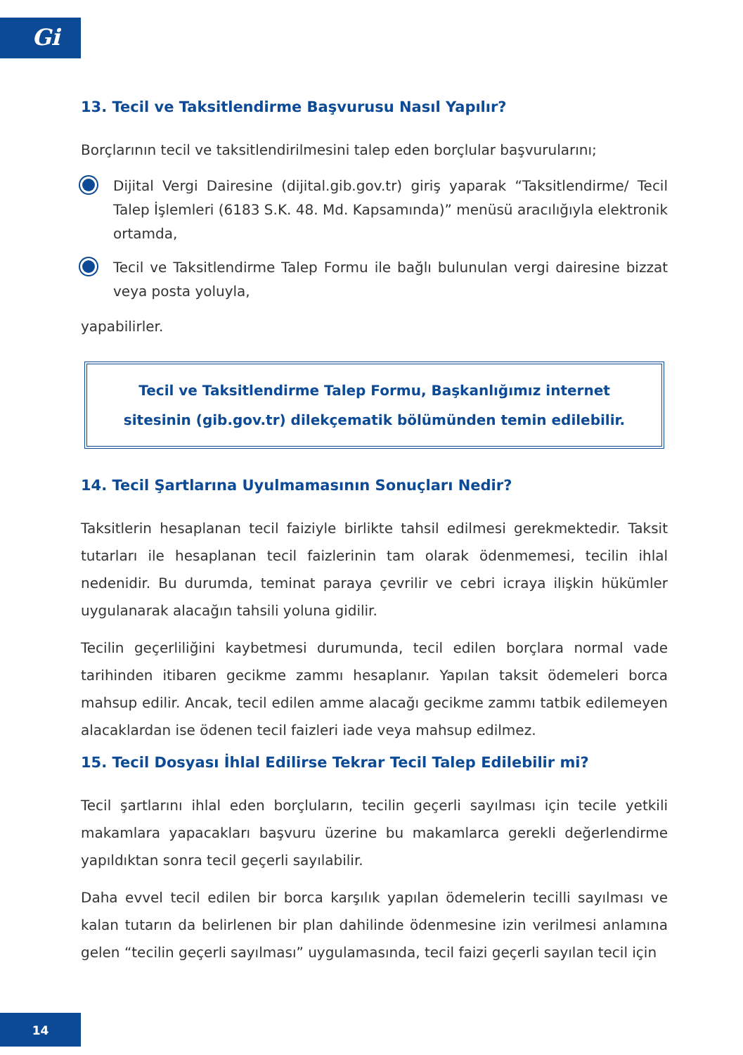Gi
13. Tecil ve Taksitlendirme Başvurusu Nasıl Yapılır?
Borçlarının tecil ve taksitlendirilmesini talep eden borçlular başvurularını;
Dijital Vergi Dairesine (dijital.gib.gov.tr) giriş yaparak “Taksitlendirme/ Tecil Talep İşlemleri (6183 S.K. 48. Md. Kapsamında)” menüsü aracılığıyla elektronik ortamda,
Tecil ve Taksitlendirme Talep Formu ile bağlı bulunulan vergi dairesine bizzat veya posta yoluyla,
yapabilirler.
Tecil ve Taksitlendirme Talep Formu, Başkanlığımız internet
sitesinin (gib.gov.tr) dilekçematik bölümünden temin edilebilir.
14. Tecil Şartlarına Uyulmamasının Sonuçları Nedir?
Taksitlerin hesaplanan tecil faiziyle birlikte tahsil edilmesi gerekmektedir. Taksit tutarları ile hesaplanan tecil faizlerinin tam olarak ödenmemesi, tecilin ihlal nedenidir. Bu durumda, teminat paraya çevrilir ve cebri icraya ilişkin hükümler uygulanarak alacağın tahsili yoluna gidilir.
Tecilin geçerliliğini kaybetmesi durumunda, tecil edilen borçlara normal vade tarihinden itibaren gecikme zammı hesaplanır. Yapılan taksit ödemeleri borca mahsup edilir. Ancak, tecil edilen amme alacağı gecikme zammı tatbik edilemeyen alacaklardan ise ödenen tecil faizleri iade veya mahsup edilmez.
15. Tecil Dosyası İhlal Edilirse Tekrar Tecil Talep Edilebilir mi?
Tecil şartlarını ihlal eden borçluların, tecilin geçerli sayılması için tecile yetkili makamlara yapacakları başvuru üzerine bu makamlarca gerekli değerlendirme yapıldıktan sonra tecil geçerli sayılabilir.
Daha evvel tecil edilen bir borca karşılık yapılan ödemelerin tecilli sayılması ve kalan tutarın da belirlenen bir plan dahilinde ödenmesine izin verilmesi anlamına gelen “tecilin geçerli sayılması” uygulamasında, tecil faizi geçerli sayılan tecil için
14